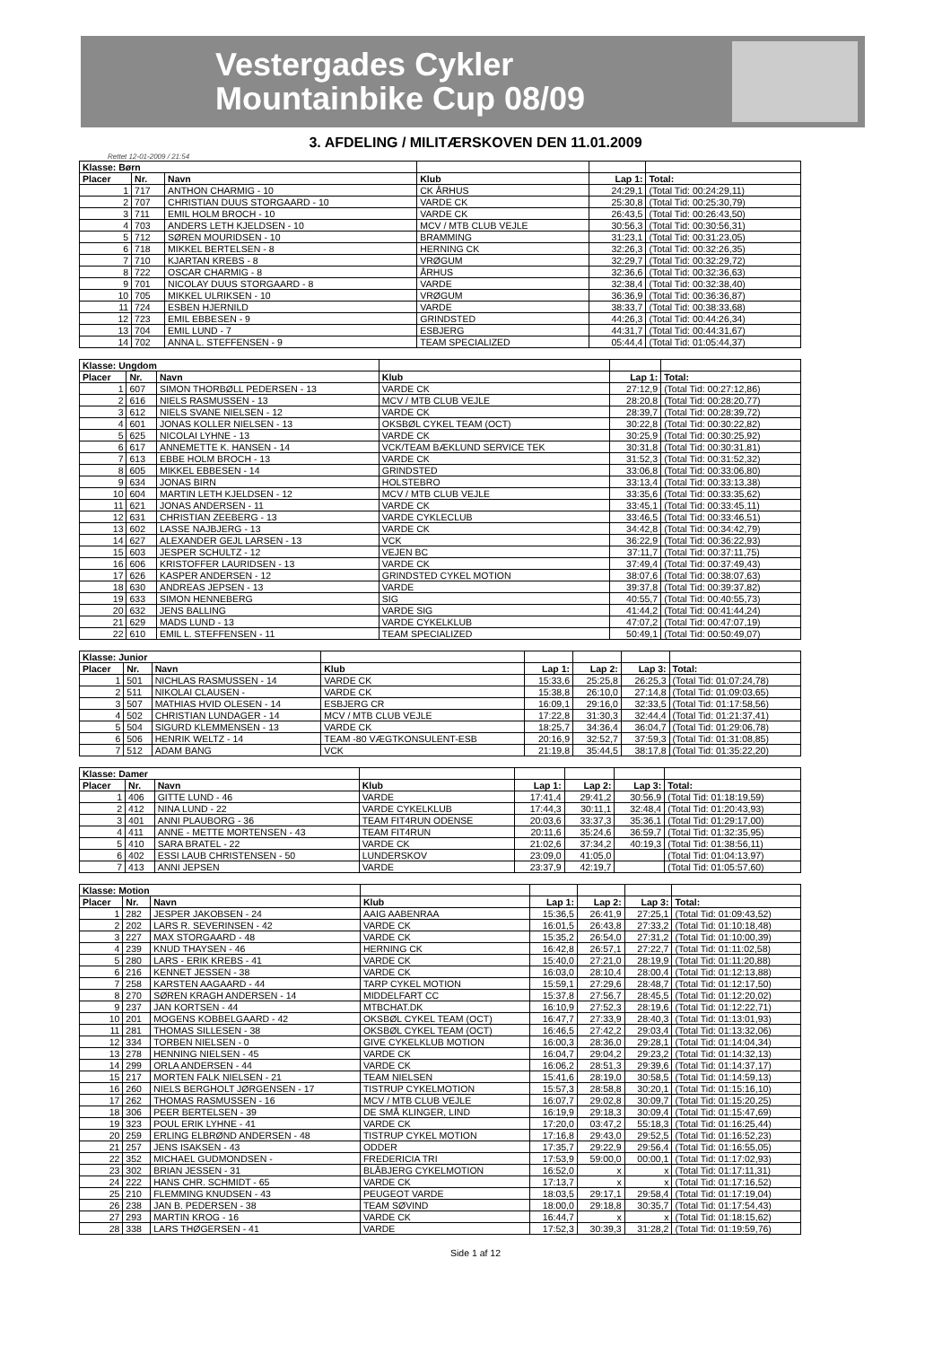Vestergades Cykler
Mountainbike Cup 08/09
3. AFDELING / MILITÆRSKOVEN DEN 11.01.2009
Rettet 12-01-2009 / 21:54
| Klasse: Børn | | | | | |
| --- | --- | --- | --- | --- | --- |
| Placer | Nr. | Navn | Klub | Lap 1: | Total: |
| 1 | 717 | ANTHON CHARMIG - 10 | CK ÅRHUS | 24:29,1 | (Total Tid: 00:24:29,11) |
| 2 | 707 | CHRISTIAN DUUS STORGAARD - 10 | VARDE CK | 25:30,8 | (Total Tid: 00:25:30,79) |
| 3 | 711 | EMIL HOLM BROCH - 10 | VARDE CK | 26:43,5 | (Total Tid: 00:26:43,50) |
| 4 | 703 | ANDERS LETH KJELDSEN - 10 | MCV / MTB CLUB VEJLE | 30:56,3 | (Total Tid: 00:30:56,31) |
| 5 | 712 | SØREN MOURIDSEN - 10 | BRAMMING | 31:23,1 | (Total Tid: 00:31:23,05) |
| 6 | 718 | MIKKEL BERTELSEN - 8 | HERNING CK | 32:26,3 | (Total Tid: 00:32:26,35) |
| 7 | 710 | KJARTAN KREBS - 8 | VRØGUM | 32:29,7 | (Total Tid: 00:32:29,72) |
| 8 | 722 | OSCAR CHARMIG - 8 | ÅRHUS | 32:36,6 | (Total Tid: 00:32:36,63) |
| 9 | 701 | NICOLAY DUUS STORGAARD - 8 | VARDE | 32:38,4 | (Total Tid: 00:32:38,40) |
| 10 | 705 | MIKKEL ULRIKSEN - 10 | VRØGUM | 36:36,9 | (Total Tid: 00:36:36,87) |
| 11 | 724 | ESBEN HJERNILD | VARDE | 38:33,7 | (Total Tid: 00:38:33,68) |
| 12 | 723 | EMIL EBBESEN - 9 | GRINDSTED | 44:26,3 | (Total Tid: 00:44:26,34) |
| 13 | 704 | EMIL LUND - 7 | ESBJERG | 44:31,7 | (Total Tid: 00:44:31,67) |
| 14 | 702 | ANNA L. STEFFENSEN - 9 | TEAM SPECIALIZED | 05:44,4 | (Total Tid: 01:05:44,37) |
| Klasse: Ungdom | | | | | |
| --- | --- | --- | --- | --- | --- |
| Placer | Nr. | Navn | Klub | Lap 1: | Total: |
| 1 | 607 | SIMON THORBØLL PEDERSEN - 13 | VARDE CK | 27:12,9 | (Total Tid: 00:27:12,86) |
| 2 | 616 | NIELS RASMUSSEN - 13 | MCV / MTB CLUB VEJLE | 28:20,8 | (Total Tid: 00:28:20,77) |
| 3 | 612 | NIELS SVANE NIELSEN - 12 | VARDE CK | 28:39,7 | (Total Tid: 00:28:39,72) |
| 4 | 601 | JONAS KOLLER NIELSEN - 13 | OKSBØL CYKEL TEAM (OCT) | 30:22,8 | (Total Tid: 00:30:22,82) |
| 5 | 625 | NICOLAI LYHNE - 13 | VARDE CK | 30:25,9 | (Total Tid: 00:30:25,92) |
| 6 | 617 | ANNEMETTE K. HANSEN - 14 | VCK/TEAM BÆKLUND SERVICE TEK | 30:31,8 | (Total Tid: 00:30:31,81) |
| 7 | 613 | EBBE HOLM BROCH - 13 | VARDE CK | 31:52,3 | (Total Tid: 00:31:52,32) |
| 8 | 605 | MIKKEL EBBESEN - 14 | GRINDSTED | 33:06,8 | (Total Tid: 00:33:06,80) |
| 9 | 634 | JONAS BIRN | HOLSTEBRO | 33:13,4 | (Total Tid: 00:33:13,38) |
| 10 | 604 | MARTIN LETH KJELDSEN - 12 | MCV / MTB CLUB VEJLE | 33:35,6 | (Total Tid: 00:33:35,62) |
| 11 | 621 | JONAS ANDERSEN - 11 | VARDE CK | 33:45,1 | (Total Tid: 00:33:45,11) |
| 12 | 631 | CHRISTIAN ZEEBERG - 13 | VARDE CYKLECLUB | 33:46,5 | (Total Tid: 00:33:46,51) |
| 13 | 602 | LASSE NAJBJERG - 13 | VARDE CK | 34:42,8 | (Total Tid: 00:34:42,79) |
| 14 | 627 | ALEXANDER GEJL LARSEN - 13 | VCK | 36:22,9 | (Total Tid: 00:36:22,93) |
| 15 | 603 | JESPER SCHULTZ - 12 | VEJEN BC | 37:11,7 | (Total Tid: 00:37:11,75) |
| 16 | 606 | KRISTOFFER LAURIDSEN - 13 | VARDE CK | 37:49,4 | (Total Tid: 00:37:49,43) |
| 17 | 626 | KASPER ANDERSEN - 12 | GRINDSTED CYKEL MOTION | 38:07,6 | (Total Tid: 00:38:07,63) |
| 18 | 630 | ANDREAS JEPSEN - 13 | VARDE | 39:37,8 | (Total Tid: 00:39:37,82) |
| 19 | 633 | SIMON HENNEBERG | SIG | 40:55,7 | (Total Tid: 00:40:55,73) |
| 20 | 632 | JENS BALLING | VARDE SIG | 41:44,2 | (Total Tid: 00:41:44,24) |
| 21 | 629 | MADS LUND - 13 | VARDE CYKELKLUB | 47:07,2 | (Total Tid: 00:47:07,19) |
| 22 | 610 | EMIL L. STEFFENSEN - 11 | TEAM SPECIALIZED | 50:49,1 | (Total Tid: 00:50:49,07) |
| Klasse: Junior | | | | | | | |
| --- | --- | --- | --- | --- | --- | --- | --- |
| Placer | Nr. | Navn | Klub | Lap 1: | Lap 2: | Lap 3: | Total: |
| 1 | 501 | NICHLAS RASMUSSEN - 14 | VARDE CK | 15:33,6 | 25:25,8 | 26:25,3 | (Total Tid: 01:07:24,78) |
| 2 | 511 | NIKOLAI CLAUSEN - | VARDE CK | 15:38,8 | 26:10,0 | 27:14,8 | (Total Tid: 01:09:03,65) |
| 3 | 507 | MATHIAS HVID OLESEN - 14 | ESBJERG CR | 16:09,1 | 29:16,0 | 32:33,5 | (Total Tid: 01:17:58,56) |
| 4 | 502 | CHRISTIAN LUNDAGER - 14 | MCV / MTB CLUB VEJLE | 17:22,8 | 31:30,3 | 32:44,4 | (Total Tid: 01:21:37,41) |
| 5 | 504 | SIGURD KLEMMENSEN - 13 | VARDE CK | 18:25,7 | 34:36,4 | 36:04,7 | (Total Tid: 01:29:06,78) |
| 6 | 506 | HENRIK WELTZ - 14 | TEAM -80 VÆGTKONSULENT-ESB | 20:16,9 | 32:52,7 | 37:59,3 | (Total Tid: 01:31:08,85) |
| 7 | 512 | ADAM BANG | VCK | 21:19,8 | 35:44,5 | 38:17,8 | (Total Tid: 01:35:22,20) |
| Klasse: Damer | | | | | | | |
| --- | --- | --- | --- | --- | --- | --- | --- |
| Placer | Nr. | Navn | Klub | Lap 1: | Lap 2: | Lap 3: | Total: |
| 1 | 406 | GITTE LUND - 46 | VARDE | 17:41,4 | 29:41,2 | 30:56,9 | (Total Tid: 01:18:19,59) |
| 2 | 412 | NINA LUND - 22 | VARDE CYKELKLUB | 17:44,3 | 30:11,1 | 32:48,4 | (Total Tid: 01:20:43,93) |
| 3 | 401 | ANNI PLAUBORG - 36 | TEAM FIT4RUN ODENSE | 20:03,6 | 33:37,3 | 35:36,1 | (Total Tid: 01:29:17,00) |
| 4 | 411 | ANNE - METTE MORTENSEN - 43 | TEAM FIT4RUN | 20:11,6 | 35:24,6 | 36:59,7 | (Total Tid: 01:32:35,95) |
| 5 | 410 | SARA BRATEL - 22 | VARDE CK | 21:02,6 | 37:34,2 | 40:19,3 | (Total Tid: 01:38:56,11) |
| 6 | 402 | ESSI LAUB CHRISTENSEN - 50 | LUNDERSKOV | 23:09,0 | 41:05,0 | | (Total Tid: 01:04:13,97) |
| 7 | 413 | ANNI JEPSEN | VARDE | 23:37,9 | 42:19,7 | | (Total Tid: 01:05:57,60) |
| Klasse: Motion | | | | | | | |
| --- | --- | --- | --- | --- | --- | --- | --- |
| Placer | Nr. | Navn | Klub | Lap 1: | Lap 2: | Lap 3: | Total: |
| 1 | 282 | JESPER JAKOBSEN - 24 | AAIG AABENRAA | 15:36,5 | 26:41,9 | 27:25,1 | (Total Tid: 01:09:43,52) |
| 2 | 202 | LARS R. SEVERINSEN - 42 | VARDE CK | 16:01,5 | 26:43,8 | 27:33,2 | (Total Tid: 01:10:18,48) |
| 3 | 227 | MAX STORGAARD - 48 | VARDE CK | 15:35,2 | 26:54,0 | 27:31,2 | (Total Tid: 01:10:00,39) |
| 4 | 239 | KNUD THAYSEN - 46 | HERNING CK | 16:42,8 | 26:57,1 | 27:22,7 | (Total Tid: 01:11:02,58) |
| 5 | 280 | LARS - ERIK KREBS - 41 | VARDE CK | 15:40,0 | 27:21,0 | 28:19,9 | (Total Tid: 01:11:20,88) |
| 6 | 216 | KENNET JESSEN - 38 | VARDE CK | 16:03,0 | 28:10,4 | 28:00,4 | (Total Tid: 01:12:13,88) |
| 7 | 258 | KARSTEN AAGAARD - 44 | TARP CYKEL MOTION | 15:59,1 | 27:29,6 | 28:48,7 | (Total Tid: 01:12:17,50) |
| 8 | 270 | SØREN KRAGH ANDERSEN - 14 | MIDDELFART CC | 15:37,8 | 27:56,7 | 28:45,5 | (Total Tid: 01:12:20,02) |
| 9 | 237 | JAN KORTSEN - 44 | MTBCHAT.DK | 16:10,9 | 27:52,3 | 28:19,6 | (Total Tid: 01:12:22,71) |
| 10 | 201 | MOGENS KOBBELGAARD - 42 | OKSBØL CYKEL TEAM (OCT) | 16:47,7 | 27:33,9 | 28:40,3 | (Total Tid: 01:13:01,93) |
| 11 | 281 | THOMAS SILLESEN - 38 | OKSBØL CYKEL TEAM (OCT) | 16:46,5 | 27:42,2 | 29:03,4 | (Total Tid: 01:13:32,06) |
| 12 | 334 | TORBEN NIELSEN - 0 | GIVE CYKELKLUB MOTION | 16:00,3 | 28:36,0 | 29:28,1 | (Total Tid: 01:14:04,34) |
| 13 | 278 | HENNING NIELSEN - 45 | VARDE CK | 16:04,7 | 29:04,2 | 29:23,2 | (Total Tid: 01:14:32,13) |
| 14 | 299 | ORLA ANDERSEN - 44 | VARDE CK | 16:06,2 | 28:51,3 | 29:39,6 | (Total Tid: 01:14:37,17) |
| 15 | 217 | MORTEN FALK NIELSEN - 21 | TEAM NIELSEN | 15:41,6 | 28:19,0 | 30:58,5 | (Total Tid: 01:14:59,13) |
| 16 | 260 | NIELS BERGHOLT JØRGENSEN - 17 | TISTRUP CYKELMOTION | 15:57,3 | 28:58,8 | 30:20,1 | (Total Tid: 01:15:16,10) |
| 17 | 262 | THOMAS RASMUSSEN - 16 | MCV / MTB CLUB VEJLE | 16:07,7 | 29:02,8 | 30:09,7 | (Total Tid: 01:15:20,25) |
| 18 | 306 | PEER BERTELSEN - 39 | DE SMÅ KLINGER, LIND | 16:19,9 | 29:18,3 | 30:09,4 | (Total Tid: 01:15:47,69) |
| 19 | 323 | POUL ERIK LYHNE - 41 | VARDE CK | 17:20,0 | 03:47,2 | 55:18,3 | (Total Tid: 01:16:25,44) |
| 20 | 259 | ERLING ELBRØND ANDERSEN - 48 | TISTRUP CYKEL MOTION | 17:16,8 | 29:43,0 | 29:52,5 | (Total Tid: 01:16:52,23) |
| 21 | 257 | JENS ISAKSEN - 43 | ODDER | 17:35,7 | 29:22,9 | 29:56,4 | (Total Tid: 01:16:55,05) |
| 22 | 352 | MICHAEL GUDMONDSEN - | FREDERICIA TRI | 17:53,9 | 59:00,0 | 00:00,1 | (Total Tid: 01:17:02,93) |
| 23 | 302 | BRIAN JESSEN - 31 | BLÅBJERG CYKELMOTION | 16:52,0 | x | x | (Total Tid: 01:17:11,31) |
| 24 | 222 | HANS CHR. SCHMIDT - 65 | VARDE CK | 17:13,7 | x | x | (Total Tid: 01:17:16,52) |
| 25 | 210 | FLEMMING KNUDSEN - 43 | PEUGEOT VARDE | 18:03,5 | 29:17,1 | 29:58,4 | (Total Tid: 01:17:19,04) |
| 26 | 238 | JAN B. PEDERSEN - 38 | TEAM SØVIND | 18:00,0 | 29:18,8 | 30:35,7 | (Total Tid: 01:17:54,43) |
| 27 | 293 | MARTIN KROG - 16 | VARDE CK | 16:44,7 | x | x | (Total Tid: 01:18:15,62) |
| 28 | 338 | LARS THØGERSEN - 41 | VARDE | 17:52,3 | 30:39,3 | 31:28,2 | (Total Tid: 01:19:59,76) |
Side 1 af 12